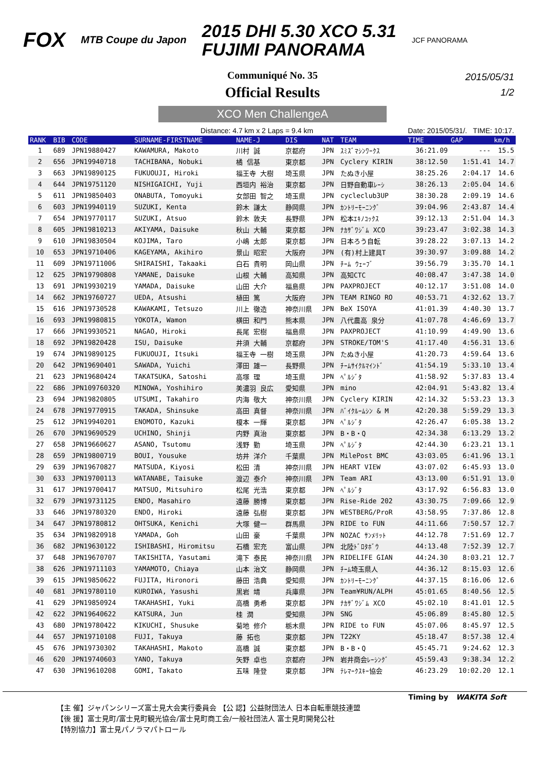FOX
MTB Coupe du Japon
2015 DHI 5.30 XCO 5.31
FUJIMI PANORAMA
JCF PANORAMA
Communiqué No. 35
Official Results
2015/05/31
1/2
XCO Men ChallengeA
Distance: 4.7 km x 2 Laps = 9.4 km Date: 2015/05/31/. TIME: 10:17.
| RANK | BIB | CODE | SURNAME-FIRSTNAME | NAME-J | DIS | NAT | TEAM | TIME | GAP | km/h |
| --- | --- | --- | --- | --- | --- | --- | --- | --- | --- | --- |
| 1 | 689 | JPN19880427 | KAWAMURA, Makoto | 川村 誠 | 京都府 | JPN | ｽﾐｽﾞﾏｼﾝﾜｰｸｽ | 36:21.09 | --- | 15.5 |
| 2 | 656 | JPN19940718 | TACHIBANA, Nobuki | 橘 信基 | 東京都 | JPN | Cyclery KIRIN | 38:12.50 | 1:51.41 | 14.7 |
| 3 | 663 | JPN19890125 | FUKUOUJI, Hiroki | 福王寺 大樹 | 埼玉県 | JPN | たぬき小屋 | 38:25.26 | 2:04.17 | 14.6 |
| 4 | 644 | JPN19751120 | NISHIGAICHI, Yuji | 西垣内 裕治 | 東京都 | JPN | 日野自動車ﾚｰｼ | 38:26.13 | 2:05.04 | 14.6 |
| 5 | 611 | JPN19850403 | ONABUTA, Tomoyuki | 女部田 智之 | 埼玉県 | JPN | cycleclub3UP | 38:30.28 | 2:09.19 | 14.6 |
| 6 | 603 | JPN19940119 | SUZUKI, Kenta | 鈴木 謙太 | 静岡県 | JPN | ｶﾝﾄﾘｰﾓｰﾆﾝｸﾞ | 39:04.96 | 2:43.87 | 14.4 |
| 7 | 654 | JPN19770117 | SUZUKI, Atsuo | 鈴木 敦夫 | 長野県 | JPN | 松本ｴｷﾉｺｯｸｽ | 39:12.13 | 2:51.04 | 14.3 |
| 8 | 605 | JPN19810213 | AKIYAMA, Daisuke | 秋山 大輔 | 東京都 | JPN | ﾅｶｻﾞﾜｼﾞﾑ XCO | 39:23.47 | 3:02.38 | 14.3 |
| 9 | 610 | JPN19830504 | KOJIMA, Taro | 小嶋 太郎 | 東京都 | JPN | 日本ろう自転 | 39:28.22 | 3:07.13 | 14.2 |
| 10 | 653 | JPN19710406 | KAGEYAMA, Akihiro | 景山 昭宏 | 大阪府 | JPN | (有)村上建具T | 39:30.97 | 3:09.88 | 14.2 |
| 11 | 609 | JPN19711006 | SHIRAISHI, Takaaki | 白石 貴明 | 岡山県 | JPN | ﾁｰﾑ ｳｪｰﾌﾞ | 39:56.79 | 3:35.70 | 14.1 |
| 12 | 625 | JPN19790808 | YAMANE, Daisuke | 山根 大輔 | 高知県 | JPN | 高知CTC | 40:08.47 | 3:47.38 | 14.0 |
| 13 | 691 | JPN19930219 | YAMADA, Daisuke | 山田 大介 | 福島県 | JPN | PAXPROJECT | 40:12.17 | 3:51.08 | 14.0 |
| 14 | 662 | JPN19760727 | UEDA, Atsushi | 植田 篤 | 大阪府 | JPN | TEAM RINGO RO | 40:53.71 | 4:32.62 | 13.7 |
| 15 | 616 | JPN19730528 | KAWAKAMI, Tetsuzo | 川上 徹造 | 神奈川県 | JPN | BeX ISOYA | 41:01.39 | 4:40.30 | 13.7 |
| 16 | 693 | JPN19980815 | YOKOTA, Wamon | 横田 和門 | 熊本県 | JPN | 八代農高 泉分 | 41:07.78 | 4:46.69 | 13.7 |
| 17 | 666 | JPN19930521 | NAGAO, Hiroki | 長尾 宏樹 | 福島県 | JPN | PAXPROJECT | 41:10.99 | 4:49.90 | 13.6 |
| 18 | 692 | JPN19820428 | ISU, Daisuke | 井須 大輔 | 京都府 | JPN | STROKE/TOM'S | 41:17.40 | 4:56.31 | 13.6 |
| 19 | 674 | JPN19890125 | FUKUOUJI, Itsuki | 福王寺 一樹 | 埼玉県 | JPN | たぬき小屋 | 41:20.73 | 4:59.64 | 13.6 |
| 20 | 642 | JPN19690401 | SAWADA, Yuichi | 澤田 雄一 | 長野県 | JPN | ﾁｰﾑｻｲｸﾙﾏｲﾝﾄﾞ | 41:54.19 | 5:33.10 | 13.4 |
| 21 | 623 | JPN19680424 | TAKATSUKA, Satoshi | 高塚 理 | 埼玉県 | JPN | ﾍﾟﾙｼﾞﾀ | 41:58.92 | 5:37.83 | 13.4 |
| 22 | 686 | JPN109760320 | MINOWA, Yoshihiro | 美濃羽 良広 | 愛知県 | JPN | mino | 42:04.91 | 5:43.82 | 13.4 |
| 23 | 694 | JPN19820805 | UTSUMI, Takahiro | 内海 敬大 | 神奈川県 | JPN | Cyclery KIRIN | 42:14.32 | 5:53.23 | 13.3 |
| 24 | 678 | JPN19770915 | TAKADA, Shinsuke | 高田 真督 | 神奈川県 | JPN | ﾊﾞｲｸﾙｰﾑｼﾝ & M | 42:20.38 | 5:59.29 | 13.3 |
| 25 | 612 | JPN19940201 | ENOMOTO, Kazuki | 榎本 一輝 | 東京都 | JPN | ﾍﾟﾙｼﾞﾀ | 42:26.47 | 6:05.38 | 13.2 |
| 26 | 670 | JPN19690529 | UCHINO, Shinji | 内野 真治 | 東京都 | JPN | B・B・Q | 42:34.38 | 6:13.29 | 13.2 |
| 27 | 658 | JPN19660627 | ASANO, Tsutomu | 浅野 勤 | 埼玉県 | JPN | ﾍﾟﾙｼﾞﾀ | 42:44.30 | 6:23.21 | 13.1 |
| 28 | 659 | JPN19800719 | BOUI, Yousuke | 坊井 洋介 | 千葉県 | JPN | MilePost BMC | 43:03.05 | 6:41.96 | 13.1 |
| 29 | 639 | JPN19670827 | MATSUDA, Kiyosi | 松田 清 | 神奈川県 | JPN | HEART VIEW | 43:07.02 | 6:45.93 | 13.0 |
| 30 | 633 | JPN19700113 | WATANABE, Taisuke | 渡辺 泰介 | 神奈川県 | JPN | Team ARI | 43:13.00 | 6:51.91 | 13.0 |
| 31 | 617 | JPN19700417 | MATSUO, Mitsuhiro | 松尾 光浩 | 東京都 | JPN | ﾍﾟﾙｼﾞﾀ | 43:17.92 | 6:56.83 | 13.0 |
| 32 | 679 | JPN19731125 | ENDO, Masahiro | 遠藤 勝博 | 東京都 | JPN | Rise-Ride 202 | 43:30.75 | 7:09.66 | 12.9 |
| 33 | 646 | JPN19780320 | ENDO, Hiroki | 遠藤 弘樹 | 東京都 | JPN | WESTBERG/ProR | 43:58.95 | 7:37.86 | 12.8 |
| 34 | 647 | JPN19780812 | OHTSUKA, Kenichi | 大塚 健一 | 群馬県 | JPN | RIDE to FUN | 44:11.66 | 7:50.57 | 12.7 |
| 35 | 634 | JPN19820918 | YAMADA, Goh | 山田 豪 | 千葉県 | JPN | NOZAC ｻﾝﾒﾘｯﾄ | 44:12.78 | 7:51.69 | 12.7 |
| 36 | 682 | JPN19630122 | ISHIBASHI, Hiromitsu | 石橋 宏充 | 富山県 | JPN | 北陸ﾄﾞﾛﾀﾎﾞｳ | 44:13.48 | 7:52.39 | 12.7 |
| 37 | 648 | JPN19670707 | TAKISHITA, Yasutami | 滝下 泰民 | 神奈川県 | JPN | RIDELIFE GIAN | 44:24.30 | 8:03.21 | 12.7 |
| 38 | 626 | JPN19711103 | YAMAMOTO, Chiaya | 山本 治文 | 静岡県 | JPN | ﾁｰﾑ埼玉県人 | 44:36.12 | 8:15.03 | 12.6 |
| 39 | 615 | JPN19850622 | FUJITA, Hironori | 藤田 浩典 | 愛知県 | JPN | ｶﾝﾄﾘｰﾓｰﾆﾝｸﾞ | 44:37.15 | 8:16.06 | 12.6 |
| 40 | 681 | JPN19780110 | KUROIWA, Yasushi | 黒岩 靖 | 兵庫県 | JPN | Team¥RUN/ALPH | 45:01.65 | 8:40.56 | 12.5 |
| 41 | 629 | JPN19850924 | TAKAHASHI, Yuki | 高橋 勇希 | 東京都 | JPN | ﾅｶｻﾞﾜｼﾞﾑ XCO | 45:02.10 | 8:41.01 | 12.5 |
| 42 | 622 | JPN19640622 | KATSURA, Jun | 桂 潤 | 愛知県 | JPN | SNG | 45:06.89 | 8:45.80 | 12.5 |
| 43 | 680 | JPN19780422 | KIKUCHI, Shusuke | 菊地 修介 | 栃木県 | JPN | RIDE to FUN | 45:07.06 | 8:45.97 | 12.5 |
| 44 | 657 | JPN19710108 | FUJI, Takuya | 藤 拓也 | 東京都 | JPN | T22KY | 45:18.47 | 8:57.38 | 12.4 |
| 45 | 676 | JPN19730302 | TAKAHASHI, Makoto | 高橋 誠 | 東京都 | JPN | B・B・Q | 45:45.71 | 9:24.62 | 12.3 |
| 46 | 620 | JPN19740603 | YANO, Takuya | 矢野 卓也 | 京都府 | JPN | 岩井商会ﾚｰｼﾝｸﾞ | 45:59.43 | 9:38.34 | 12.2 |
| 47 | 630 | JPN19610208 | GOMI, Takato | 五味 隆登 | 東京都 | JPN | ﾃﾚﾏｰｸｽｷｰ協会 | 46:23.29 | 10:02.20 | 12.1 |
Timing by WAKITA Soft
【主 催】ジャパンシリーズ富士見大会実行委員会 【公 認】公益財団法人 日本自転車競技連盟
【後 援】富士見町/富士見町観光協会/富士見町商工会/一般社団法人 富士見町開発公社
【特別協力】富士見パノラマパトロール